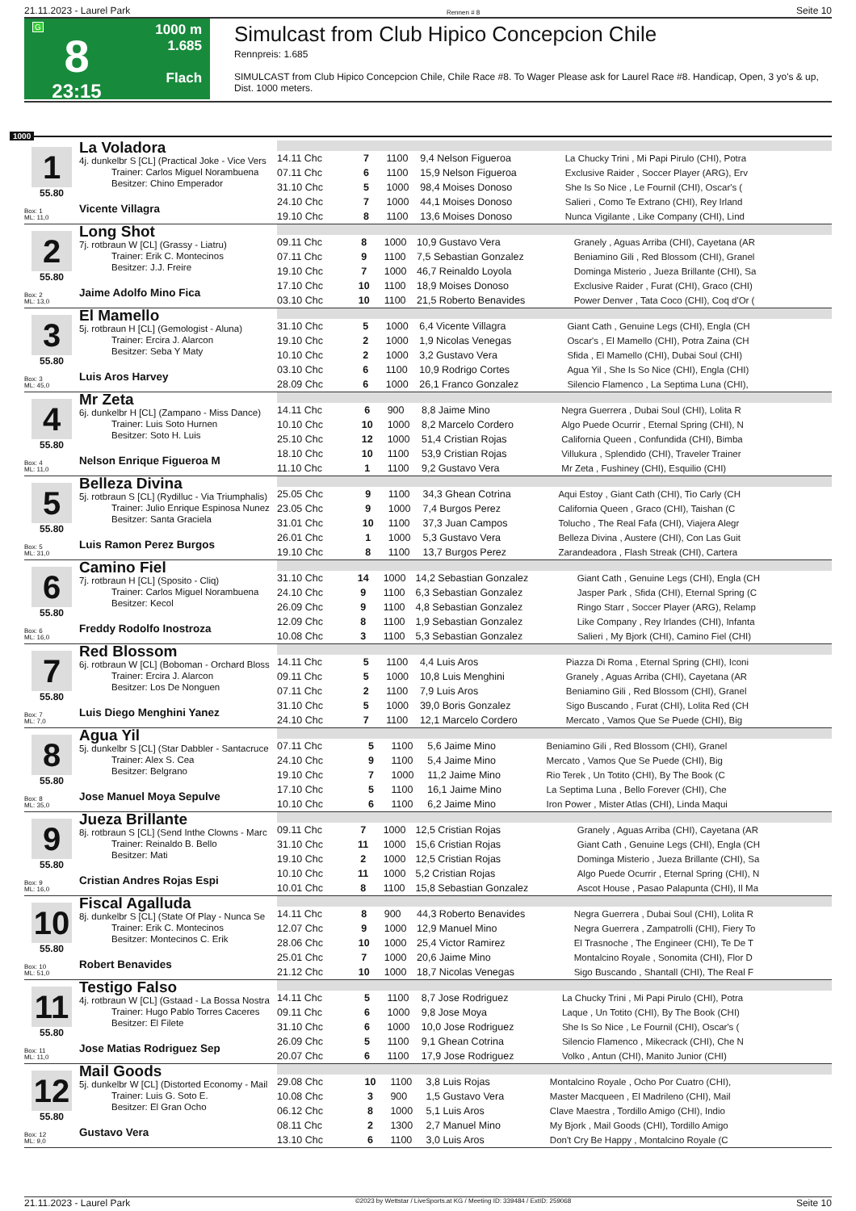21.11.2023 - Laurel Park Rennen # 8 Seite 10
G
8
23:15
1000 m
1.685
Flach
Simulcast from Club Hipico Concepcion Chile
Rennpreis: 1.685
SIMULCAST from Club Hipico Concepcion Chile, Chile Race #8. To Wager Please ask for Laurel Race #8. Handicap, Open, 3 yo's & up, Dist. 1000 meters.
1000
1
55.80
Box: 1
ML: 11,0
La Voladora
4j. dunkelbr S [CL] (Practical Joke - Vice Vers
Trainer: Carlos Miguel Norambuena
Besitzer: Chino Emperador
Vicente Villagra
| 14.11 Chc | 7 | 1100 | 9,4 Nelson Figueroa | La Chucky Trini , Mi Papi Pirulo (CHI), Potra |
| 07.11 Chc | 6 | 1100 | 15,9 Nelson Figueroa | Exclusive Raider , Soccer Player (ARG), Erv |
| 31.10 Chc | 5 | 1000 | 98,4 Moises Donoso | She Is So Nice , Le Fournil (CHI), Oscar's ( |
| 24.10 Chc | 7 | 1000 | 44,1 Moises Donoso | Salieri , Como Te Extrano (CHI), Rey Irland |
| 19.10 Chc | 8 | 1100 | 13,6 Moises Donoso | Nunca Vigilante , Like Company (CHI), Lind |
2
55.80
Box: 2
ML: 13,0
Long Shot
7j. rotbraun W [CL] (Grassy - Liatru)
Trainer: Erik C. Montecinos
Besitzer: J.J. Freire
Jaime Adolfo Mino Fica
| 09.11 Chc | 8 | 1000 | 10,9 Gustavo Vera | Granely , Aguas Arriba (CHI), Cayetana (AR |
| 07.11 Chc | 9 | 1100 | 7,5 Sebastian Gonzalez | Beniamino Gili , Red Blossom (CHI), Granel |
| 19.10 Chc | 7 | 1000 | 46,7 Reinaldo Loyola | Dominga Misterio , Jueza Brillante (CHI), Sa |
| 17.10 Chc | 10 | 1100 | 18,9 Moises Donoso | Exclusive Raider , Furat (CHI), Graco (CHI) |
| 03.10 Chc | 10 | 1100 | 21,5 Roberto Benavides | Power Denver , Tata Coco (CHI), Coq d'Or ( |
3
55.80
Box: 3
ML: 45,0
El Mamello
5j. rotbraun H [CL] (Gemologist - Aluna)
Trainer: Ercira J. Alarcon
Besitzer: Seba Y Maty
Luis Aros Harvey
| 31.10 Chc | 5 | 1000 | 6,4 Vicente Villagra | Giant Cath , Genuine Legs (CHI), Engla (CH |
| 19.10 Chc | 2 | 1000 | 1,9 Nicolas Venegas | Oscar's , El Mamello (CHI), Potra Zaina (CH |
| 10.10 Chc | 2 | 1000 | 3,2 Gustavo Vera | Sfida , El Mamello (CHI), Dubai Soul (CHI) |
| 03.10 Chc | 6 | 1100 | 10,9 Rodrigo Cortes | Agua Yil , She Is So Nice (CHI), Engla (CHI) |
| 28.09 Chc | 6 | 1000 | 26,1 Franco Gonzalez | Silencio Flamenco , La Septima Luna (CHI), |
4
55.80
Box: 4
ML: 11,0
Mr Zeta
6j. dunkelbr H [CL] (Zampano - Miss Dance)
Trainer: Luis Soto Hurnen
Besitzer: Soto H. Luis
Nelson Enrique Figueroa M
| 14.11 Chc | 6 | 900 | 8,8 Jaime Mino | Negra Guerrera , Dubai Soul (CHI), Lolita R |
| 10.10 Chc | 10 | 1000 | 8,2 Marcelo Cordero | Algo Puede Ocurrir , Eternal Spring (CHI), N |
| 25.10 Chc | 12 | 1000 | 51,4 Cristian Rojas | California Queen , Confundida (CHI), Bimba |
| 18.10 Chc | 10 | 1100 | 53,9 Cristian Rojas | Villukura , Splendido (CHI), Traveler Trainer |
| 11.10 Chc | 1 | 1100 | 9,2 Gustavo Vera | Mr Zeta , Fushiney (CHI), Esquilio (CHI) |
5
55.80
Box: 5
ML: 31,0
Belleza Divina
5j. rotbraun S [CL] (Rydilluc - Via Triumphalis)
Trainer: Julio Enrique Espinosa Nunez
Besitzer: Santa Graciela
Luis Ramon Perez Burgos
| 25.05 Chc | 9 | 1100 | 34,3 Ghean Cotrina | Aqui Estoy , Giant Cath (CHI), Tio Carly (CH |
| 23.05 Chc | 9 | 1000 | 7,4 Burgos Perez | California Queen , Graco (CHI), Taishan (C |
| 31.01 Chc | 10 | 1100 | 37,3 Juan Campos | Tolucho , The Real Fafa (CHI), Viajera Alegr |
| 26.01 Chc | 1 | 1000 | 5,3 Gustavo Vera | Belleza Divina , Austere (CHI), Con Las Guit |
| 19.10 Chc | 8 | 1100 | 13,7 Burgos Perez | Zarandeadora , Flash Streak (CHI), Cartera |
6
55.80
Box: 6
ML: 16,0
Camino Fiel
7j. rotbraun H [CL] (Sposito - Cliq)
Trainer: Carlos Miguel Norambuena
Besitzer: Kecol
Freddy Rodolfo Inostroza
| 31.10 Chc | 14 | 1000 | 14,2 Sebastian Gonzalez | Giant Cath , Genuine Legs (CHI), Engla (CH |
| 24.10 Chc | 9 | 1100 | 6,3 Sebastian Gonzalez | Jasper Park , Sfida (CHI), Eternal Spring (C |
| 26.09 Chc | 9 | 1100 | 4,8 Sebastian Gonzalez | Ringo Starr , Soccer Player (ARG), Relamp |
| 12.09 Chc | 8 | 1100 | 1,9 Sebastian Gonzalez | Like Company , Rey Irlandes (CHI), Infanta |
| 10.08 Chc | 3 | 1100 | 5,3 Sebastian Gonzalez | Salieri , My Bjork (CHI), Camino Fiel (CHI) |
7
55.80
Box: 7
ML: 7,0
Red Blossom
6j. rotbraun W [CL] (Boboman - Orchard Bloss
Trainer: Ercira J. Alarcon
Besitzer: Los De Nonguen
Luis Diego Menghini Yanez
| 14.11 Chc | 5 | 1100 | 4,4 Luis Aros | Piazza Di Roma , Eternal Spring (CHI), Iconi |
| 09.11 Chc | 5 | 1000 | 10,8 Luis Menghini | Granely , Aguas Arriba (CHI), Cayetana (AR |
| 07.11 Chc | 2 | 1100 | 7,9 Luis Aros | Beniamino Gili , Red Blossom (CHI), Granel |
| 31.10 Chc | 5 | 1000 | 39,0 Boris Gonzalez | Sigo Buscando , Furat (CHI), Lolita Red (CH |
| 24.10 Chc | 7 | 1100 | 12,1 Marcelo Cordero | Mercato , Vamos Que Se Puede (CHI), Big |
8
55.80
Box: 8
ML: 35,0
Agua Yil
5j. dunkelbr S [CL] (Star Dabbler - Santacruce
Trainer: Alex S. Cea
Besitzer: Belgrano
Jose Manuel Moya Sepulve
| 07.11 Chc | 5 | 1100 | 5,6 Jaime Mino | Beniamino Gili , Red Blossom (CHI), Granel |
| 24.10 Chc | 9 | 1100 | 5,4 Jaime Mino | Mercato , Vamos Que Se Puede (CHI), Big |
| 19.10 Chc | 7 | 1000 | 11,2 Jaime Mino | Rio Terek , Un Totito (CHI), By The Book (C |
| 17.10 Chc | 5 | 1100 | 16,1 Jaime Mino | La Septima Luna , Bello Forever (CHI), Che |
| 10.10 Chc | 6 | 1100 | 6,2 Jaime Mino | Iron Power , Mister Atlas (CHI), Linda Maqui |
9
55.80
Box: 9
ML: 16,0
Jueza Brillante
8j. rotbraun S [CL] (Send Inthe Clowns - Marc
Trainer: Reinaldo B. Bello
Besitzer: Mati
Cristian Andres Rojas Espi
| 09.11 Chc | 7 | 1000 | 12,5 Cristian Rojas | Granely , Aguas Arriba (CHI), Cayetana (AR |
| 31.10 Chc | 11 | 1000 | 15,6 Cristian Rojas | Giant Cath , Genuine Legs (CHI), Engla (CH |
| 19.10 Chc | 2 | 1000 | 12,5 Cristian Rojas | Dominga Misterio , Jueza Brillante (CHI), Sa |
| 10.10 Chc | 11 | 1000 | 5,2 Cristian Rojas | Algo Puede Ocurrir , Eternal Spring (CHI), N |
| 10.01 Chc | 8 | 1100 | 15,8 Sebastian Gonzalez | Ascot House , Pasao Palapunta (CHI), Il Ma |
10
55.80
Box: 10
ML: 51,0
Fiscal Agalluda
8j. dunkelbr S [CL] (State Of Play - Nunca Se
Trainer: Erik C. Montecinos
Besitzer: Montecinos C. Erik
Robert Benavides
| 14.11 Chc | 8 | 900 | 44,3 Roberto Benavides | Negra Guerrera , Dubai Soul (CHI), Lolita R |
| 12.07 Chc | 9 | 1000 | 12,9 Manuel Mino | Negra Guerrera , Zampatrolli (CHI), Fiery To |
| 28.06 Chc | 10 | 1000 | 25,4 Victor Ramirez | El Trasnoche , The Engineer (CHI), Te De T |
| 25.01 Chc | 7 | 1000 | 20,6 Jaime Mino | Montalcino Royale , Sonomita (CHI), Flor D |
| 21.12 Chc | 10 | 1000 | 18,7 Nicolas Venegas | Sigo Buscando , Shantall (CHI), The Real F |
11
55.80
Box: 11
ML: 11,0
Testigo Falso
4j. rotbraun W [CL] (Gstaad - La Bossa Nostra
Trainer: Hugo Pablo Torres Caceres
Besitzer: El Filete
Jose Matias Rodriguez Sep
| 14.11 Chc | 5 | 1100 | 8,7 Jose Rodriguez | La Chucky Trini , Mi Papi Pirulo (CHI), Potra |
| 09.11 Chc | 6 | 1000 | 9,8 Jose Moya | Laque , Un Totito (CHI), By The Book (CHI) |
| 31.10 Chc | 6 | 1000 | 10,0 Jose Rodriguez | She Is So Nice , Le Fournil (CHI), Oscar's ( |
| 26.09 Chc | 5 | 1100 | 9,1 Ghean Cotrina | Silencio Flamenco , Mikecrack (CHI), Che N |
| 20.07 Chc | 6 | 1100 | 17,9 Jose Rodriguez | Volko , Antun (CHI), Manito Junior (CHI) |
12
55.80
Box: 12
ML: 9,0
Mail Goods
5j. dunkelbr W [CL] (Distorted Economy - Mail
Trainer: Luis G. Soto E.
Besitzer: El Gran Ocho
Gustavo Vera
| 29.08 Chc | 10 | 1100 | 3,8 Luis Rojas | Montalcino Royale , Ocho Por Cuatro (CHI), |
| 10.08 Chc | 3 | 900 | 1,5 Gustavo Vera | Master Macqueen , El Madrileno (CHI), Mail |
| 06.12 Chc | 8 | 1000 | 5,1 Luis Aros | Clave Maestra , Tordillo Amigo (CHI), Indio |
| 08.11 Chc | 2 | 1300 | 2,7 Manuel Mino | My Bjork , Mail Goods (CHI), Tordillo Amigo |
| 13.10 Chc | 6 | 1100 | 3,0 Luis Aros | Don't Cry Be Happy , Montalcino Royale (C |
21.11.2023 - Laurel Park ©2023 by Wettstar / LiveSports.at KG / Meeting ID: 339484 / ExtID: 259068 Seite 10